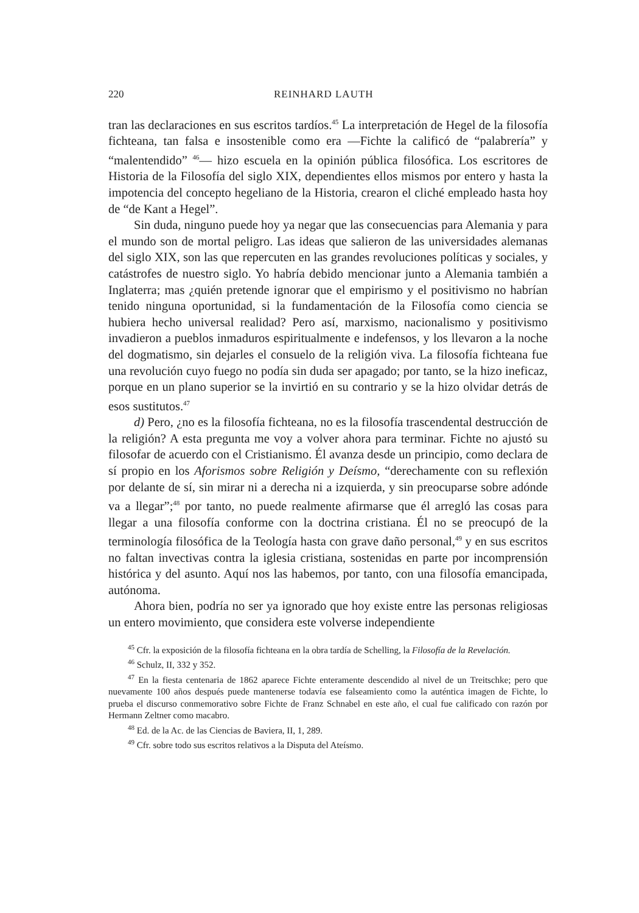220 REINHARD LAUTH
tran las declaraciones en sus escritos tardíos.<sup>45</sup> La interpretación de Hegel de la filosofía fichteana, tan falsa e insostenible como era —Fichte la calificó de “palabrería” y “malentendido” <sup>46</sup>— hizo escuela en la opinión pública filosófica. Los escritores de Historia de la Filosofía del siglo XIX, dependientes ellos mismos por entero y hasta la impotencia del concepto hegeliano de la Historia, crearon el cliché empleado hasta hoy de “de Kant a Hegel”.
Sin duda, ninguno puede hoy ya negar que las consecuencias para Alemania y para el mundo son de mortal peligro. Las ideas que salieron de las universidades alemanas del siglo XIX, son las que repercuten en las grandes revoluciones políticas y sociales, y catástrofes de nuestro siglo. Yo habría debido mencionar junto a Alemania también a Inglaterra; mas ¿quién pretende ignorar que el empirismo y el positivismo no habrían tenido ninguna oportunidad, si la fundamentación de la Filosofía como ciencia se hubiera hecho universal realidad? Pero así, marxismo, nacionalismo y positivismo invadieron a pueblos inmaduros espiritualmente e indefensos, y los llevaron a la noche del dogmatismo, sin dejarles el consuelo de la religión viva. La filosofía fichteana fue una revolución cuyo fuego no podía sin duda ser apagado; por tanto, se la hizo ineficaz, porque en un plano superior se la invirtió en su contrario y se la hizo olvidar detrás de esos sustitutos.<sup>47</sup>
d) Pero, ¿no es la filosofía fichteana, no es la filosofía trascendental destrucción de la religión? A esta pregunta me voy a volver ahora para terminar. Fichte no ajustó su filosofar de acuerdo con el Cristianismo. Él avanza desde un principio, como declara de sí propio en los Aforismos sobre Religión y Deísmo, “derechamente con su reflexión por delante de sí, sin mirar ni a derecha ni a izquierda, y sin preocuparse sobre adónde va a llegar”;<sup>48</sup> por tanto, no puede realmente afirmarse que él arregló las cosas para llegar a una filosofía conforme con la doctrina cristiana. Él no se preocupó de la terminología filosófica de la Teología hasta con grave daño personal,<sup>49</sup> y en sus escritos no faltan invectivas contra la iglesia cristiana, sostenidas en parte por incomprensión histórica y del asunto. Aquí nos las habemos, por tanto, con una filosofía emancipada, autónoma.
Ahora bien, podría no ser ya ignorado que hoy existe entre las personas religiosas un entero movimiento, que considera este volverse independiente
<sup>45</sup> Cfr. la exposición de la filosofía fichteana en la obra tardía de Schelling, la Filosofía de la Revelación.
<sup>46</sup> Schulz, II, 332 y 352.
<sup>47</sup> En la fiesta centenaria de 1862 aparece Fichte enteramente descendido al nivel de un Treitschke; pero que nuevamente 100 años después puede mantenerse todavía ese falseamiento como la auténtica imagen de Fichte, lo prueba el discurso conmemorativo sobre Fichte de Franz Schnabel en este año, el cual fue calificado con razón por Hermann Zeltner como macabro.
<sup>48</sup> Ed. de la Ac. de las Ciencias de Baviera, II, 1, 289.
<sup>49</sup> Cfr. sobre todo sus escritos relativos a la Disputa del Ateísmo.